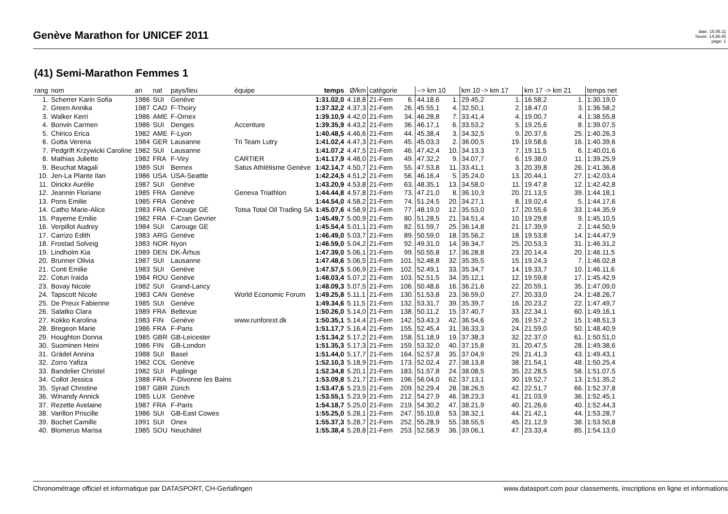Genève Marathon for UNICEF 2011
date: 15.05.11
heure: 14:36:45
page: 1
(41) Semi-Marathon Femmes 1
| rang | nom | an | nat | pays/lieu | équipe | temps | Ø/km | catégorie | | --> km 10 | | km 10 -> km 17 | | km 17 -> km 21 | | temps net |
| --- | --- | --- | --- | --- | --- | --- | --- | --- | --- | --- | --- | --- | --- | --- | --- | --- |
| 1. | Scherrer Karin Sofia | 1986 | SUI | Genève | | 1:31.02,0 | 4.18,8 | 21-Fem | 6. | 44.18,6 | 1. | 29.45,2 | 1. | 16.58,2 | 1. | 1:30.19,0 |
| 2. | Green Annika | 1987 | CAD | F-Thoiry | | 1:37.32,2 | 4.37,3 | 21-Fem | 26. | 45.55,1 | 4. | 32.50,1 | 2. | 18.47,0 | 3. | 1:36.58,2 |
| 3. | Walker Kerri | 1986 | AME | F-Ornex | | 1:39.10,9 | 4.42,0 | 21-Fem | 34. | 46.28,8 | 7. | 33.41,4 | 4. | 19.00,7 | 4. | 1:38.55,8 |
| 4. | Bonvin Carmen | 1986 | SUI | Denges | Accenture | 1:39.35,9 | 4.43,2 | 21-Fem | 36. | 46.17,1 | 6. | 33.53,2 | 5. | 19.25,6 | 8. | 1:39.07,5 |
| 5. | Chirico Erica | 1982 | AME | F-Lyon | | 1:40.48,5 | 4.46,6 | 21-Fem | 44. | 45.38,4 | 3. | 34.32,5 | 9. | 20.37,6 | 25. | 1:40.26,3 |
| 6. | Gotta Verena | 1984 | GER | Lausanne | Tri Team Lutry | 1:41.02,4 | 4.47,3 | 21-Fem | 45. | 45.03,3 | 2. | 36.00,5 | 19. | 19.58,6 | 16. | 1:40.39,6 |
| 7. | Pedgrift Krzywicki Caroline | 1982 | SUI | Lausanne | | 1:41.07,2 | 4.47,5 | 21-Fem | 46. | 47.42,4 | 10. | 34.13,3 | 7. | 19.11,5 | 6. | 1:40.01,6 |
| 8. | Mathias Juliette | 1982 | FRA | F-Viry | CARTIER | 1:41.17,9 | 4.48,0 | 21-Fem | 49. | 47.32,2 | 9. | 34.07,7 | 6. | 19.38,0 | 11. | 1:39.25,9 |
| 9. | Beuchat Magali | 1989 | SUI | Bernex | Satus Athlétisme Genève | 1:42.14,7 | 4.50,7 | 21-Fem | 55. | 47.53,8 | 11. | 33.41,1 | 3. | 20.39,8 | 26. | 1:41.36,8 |
| 10. | Jen-La Plante Ilan | 1986 | USA | USA-Seattle | | 1:42.24,5 | 4.51,2 | 21-Fem | 56. | 46.16,4 | 5. | 35.24,0 | 13. | 20.44,1 | 27. | 1:42.03,4 |
| 11. | Dirickx Aurélie | 1987 | SUI | Genève | | 1:43.20,9 | 4.53,8 | 21-Fem | 63. | 48.35,1 | 13. | 34.58,0 | 11. | 19.47,8 | 12. | 1:42.42,8 |
| 12. | Jeannin Floriane | 1985 | FRA | Genève | Geneva Triathlon | 1:44.44,8 | 4.57,8 | 21-Fem | 73. | 47.21,0 | 8. | 36.10,3 | 20. | 21.13,5 | 39. | 1:44.18,1 |
| 13. | Pons Emilie | 1985 | FRA | Genève | | 1:44.54,0 | 4.58,2 | 21-Fem | 74. | 51.24,5 | 20. | 34.27,1 | 8. | 19.02,4 | 5. | 1:44.17,6 |
| 14. | Catho Marie-Alice | 1983 | FRA | Carouge GE | Totsa Total Oil Trading SA | 1:45.07,6 | 4.58,9 | 21-Fem | 77. | 48.19,0 | 12. | 35.53,0 | 17. | 20.55,6 | 33. | 1:44.35,9 |
| 15. | Payerne Emilie | 1982 | FRA | F-Cran Gevrier | | 1:45.49,7 | 5.00,9 | 21-Fem | 80. | 51.28,5 | 21. | 34.51,4 | 10. | 19.29,8 | 9. | 1:45.10,5 |
| 16. | Verpillot Audrey | 1984 | SUI | Carouge GE | | 1:45.54,4 | 5.01,1 | 21-Fem | 82. | 51.59,7 | 25. | 36.14,8 | 21. | 17.39,9 | 2. | 1:44.50,9 |
| 17. | Carrizo Edith | 1983 | ARG | Genève | | 1:46.49,0 | 5.03,7 | 21-Fem | 89. | 50.59,0 | 18. | 35.56,2 | 18. | 19.53,8 | 14. | 1:44.47,9 |
| 18. | Frostad Solveig | 1983 | NOR | Nyon | | 1:46.59,0 | 5.04,2 | 21-Fem | 92. | 49.31,0 | 14. | 36.34,7 | 25. | 20.53,3 | 31. | 1:46.31,2 |
| 19. | Lindholm Kia | 1989 | DEN | DK-Århus | | 1:47.39,0 | 5.06,1 | 21-Fem | 99. | 50.55,8 | 17. | 36.28,8 | 23. | 20.14,4 | 20. | 1:46.11,5 |
| 20. | Brunner Olivia | 1987 | SUI | Lausanne | | 1:47.48,6 | 5.06,5 | 21-Fem | 101. | 52.48,8 | 32. | 35.35,5 | 15. | 19.24,3 | 7. | 1:46.02,8 |
| 21. | Conti Emilie | 1983 | SUI | Genève | | 1:47.57,5 | 5.06,9 | 21-Fem | 102. | 52.49,1 | 33. | 35.34,7 | 14. | 19.33,7 | 10. | 1:46.11,6 |
| 22. | Cotun Iraida | 1984 | ROU | Genève | | 1:48.03,4 | 5.07,2 | 21-Fem | 103. | 52.51,5 | 34. | 35.12,1 | 12. | 19.59,8 | 17. | 1:45.42,9 |
| 23. | Bovay Nicole | 1982 | SUI | Grand-Lancy | | 1:48.09,3 | 5.07,5 | 21-Fem | 106. | 50.48,6 | 16. | 36.21,6 | 22. | 20.59,1 | 35. | 1:47.09,0 |
| 24. | Tapscott Nicole | 1983 | CAN | Genève | World Economic Forum | 1:49.25,8 | 5.11,1 | 21-Fem | 130. | 51.53,8 | 23. | 36.59,0 | 27. | 20.33,0 | 24. | 1:48.26,7 |
| 25. | De Preux Fabienne | 1985 | SUI | Genève | | 1:49.34,6 | 5.11,5 | 21-Fem | 132. | 53.31,7 | 39. | 35.39,7 | 16. | 20.23,2 | 22. | 1:47.49,7 |
| 26. | Salatko Clara | 1989 | FRA | Bellevue | | 1:50.26,0 | 5.14,0 | 21-Fem | 138. | 50.11,2 | 15. | 37.40,7 | 33. | 22.34,1 | 60. | 1:49.16,1 |
| 27. | Kokko Karolina | 1983 | FIN | Genève | www.runforest.dk | 1:50.35,1 | 5.14,4 | 21-Fem | 142. | 53.43,3 | 42. | 36.54,6 | 26. | 19.57,2 | 15. | 1:48.51,3 |
| 28. | Bregeon Marie | 1986 | FRA | F-Paris | | 1:51.17,7 | 5.16,4 | 21-Fem | 155. | 52.45,4 | 31. | 36.33,3 | 24. | 21.59,0 | 50. | 1:48.40,9 |
| 29. | Houghton Donna | 1985 | GBR | GB-Leicester | | 1:51.34,2 | 5.17,2 | 21-Fem | 158. | 51.18,9 | 19. | 37.38,3 | 32. | 22.37,0 | 61. | 1:50.51,0 |
| 30. | Suominen Heini | 1986 | FIN | GB-London | | 1:51.35,3 | 5.17,3 | 21-Fem | 159. | 53.32,0 | 40. | 37.15,8 | 31. | 20.47,5 | 28. | 1:49.38,6 |
| 31. | Grädel Annina | 1988 | SUI | Basel | | 1:51.44,0 | 5.17,7 | 21-Fem | 164. | 52.57,8 | 35. | 37.04,9 | 29. | 21.41,3 | 43. | 1:49.43,1 |
| 32. | Zorro Yafiza | 1982 | COL | Genève | | 1:52.10,3 | 5.18,9 | 21-Fem | 173. | 52.02,4 | 27. | 38.13,8 | 38. | 21.54,1 | 48. | 1:50.25,4 |
| 33. | Bandelier Christel | 1982 | SUI | Puplinge | | 1:52.34,8 | 5.20,1 | 21-Fem | 183. | 51.57,8 | 24. | 38.08,5 | 35. | 22.28,5 | 58. | 1:51.07,5 |
| 34. | Collot Jessica | 1988 | FRA | F-Divonne les Bains | | 1:53.09,8 | 5.21,7 | 21-Fem | 196. | 56.04,0 | 62. | 37.13,1 | 30. | 19.52,7 | 13. | 1:51.35,2 |
| 35. | Syrad Christine | 1987 | GBR | Zürich | | 1:53.47,6 | 5.23,5 | 21-Fem | 209. | 52.29,4 | 28. | 38.26,5 | 42. | 22.51,7 | 66. | 1:52.37,8 |
| 36. | Winandy Annick | 1985 | LUX | Genève | | 1:53.55,1 | 5.23,9 | 21-Fem | 212. | 54.27,9 | 46. | 38.23,3 | 41. | 21.03,9 | 36. | 1:52.45,1 |
| 37. | Rezette Avelaine | 1987 | FRA | F-Paris | | 1:54.18,7 | 5.25,0 | 21-Fem | 219. | 54.30,2 | 47. | 38.21,9 | 40. | 21.26,6 | 40. | 1:52.44,3 |
| 38. | Varillon Priscille | 1986 | SUI | GB-East Cowes | | 1:55.25,0 | 5.28,1 | 21-Fem | 247. | 55.10,8 | 53. | 38.32,1 | 44. | 21.42,1 | 44. | 1:53.28,7 |
| 39. | Bochet Camille | 1991 | SUI | Onex | | 1:55.37,3 | 5.28,7 | 21-Fem | 252. | 55.28,9 | 55. | 38.55,5 | 45. | 21.12,9 | 38. | 1:53.50,8 |
| 40. | Blomerus Marisa | 1985 | SOU | Neuchâtel | | 1:55.38,4 | 5.28,8 | 21-Fem | 253. | 52.58,9 | 36. | 39.06,1 | 47. | 23.33,4 | 85. | 1:54.13,0 |
Chronométrage officiel et informatique par DATASPORT, CH-Gerlafingen www.datasport.com pour classements, inscriptions en ligne et informations